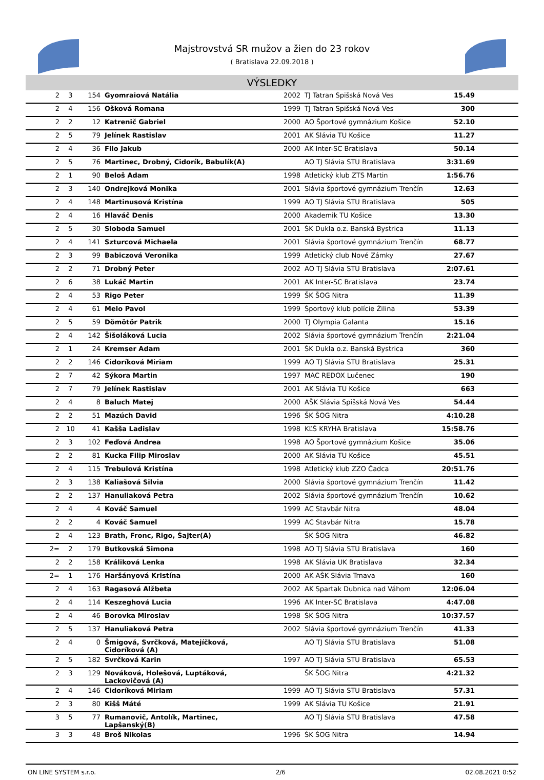Majstrovstvá SR mužov a žien do 23 rokov
( Bratislava 22.09.2018 )
VÝSLEDKY
| 2 | 3 | 154 | Gyomraiová Natália | 2002 | TJ Tatran Spišská Nová Ves | 15.49 | |
| 2 | 4 | 156 | Ošková Romana | 1999 | TJ Tatran Spišská Nová Ves | 300 | |
| 2 | 2 | 12 | Katrenič Gabriel | 2000 | AO Športové gymnázium Košice | 52.10 | |
| 2 | 5 | 79 | Jelínek Rastislav | 2001 | AK Slávia TU Košice | 11.27 | |
| 2 | 4 | 36 | Filo Jakub | 2000 | AK Inter-SC Bratislava | 50.14 | |
| 2 | 5 | 76 | Martinec, Drobný, Cidorík, Babulík(A) | | AO TJ Slávia STU Bratislava | 3:31.69 | |
| 2 | 1 | 90 | Beloš Adam | 1998 | Atletický klub ZTS Martin | 1:56.76 | |
| 2 | 3 | 140 | Ondrejková Monika | 2001 | Slávia športové gymnázium Trenčín | 12.63 | |
| 2 | 4 | 148 | Martinusová Kristína | 1999 | AO TJ Slávia STU Bratislava | 505 | |
| 2 | 4 | 16 | Hlaváč Denis | 2000 | Akademik TU Košice | 13.30 | |
| 2 | 5 | 30 | Sloboda Samuel | 2001 | ŠK Dukla o.z. Banská Bystrica | 11.13 | |
| 2 | 4 | 141 | Szturcová Michaela | 2001 | Slávia športové gymnázium Trenčín | 68.77 | |
| 2 | 3 | 99 | Babiczová Veronika | 1999 | Atletický club Nové Zámky | 27.67 | |
| 2 | 2 | 71 | Drobný Peter | 2002 | AO TJ Slávia STU Bratislava | 2:07.61 | |
| 2 | 6 | 38 | Lukáč Martin | 2001 | AK Inter-SC Bratislava | 23.74 | |
| 2 | 4 | 53 | Rigo Peter | 1999 | ŠK ŠOG Nitra | 11.39 | |
| 2 | 4 | 61 | Melo Pavol | 1999 | Športový klub polície Žilina | 53.39 | |
| 2 | 5 | 59 | Dömötör Patrik | 2000 | TJ Olympia Galanta | 15.16 | |
| 2 | 4 | 142 | Šišoláková Lucia | 2002 | Slávia športové gymnázium Trenčín | 2:21.04 | |
| 2 | 1 | 24 | Kremser Adam | 2001 | ŠK Dukla o.z. Banská Bystrica | 360 | |
| 2 | 2 | 146 | Cidoríková Miriam | 1999 | AO TJ Slávia STU Bratislava | 25.31 | |
| 2 | 7 | 42 | Sýkora Martin | 1997 | MAC REDOX Lučenec | 190 | |
| 2 | 7 | 79 | Jelínek Rastislav | 2001 | AK Slávia TU Košice | 663 | |
| 2 | 4 | 8 | Baluch Matej | 2000 | AŠK Slávia Spišská Nová Ves | 54.44 | |
| 2 | 2 | 51 | Mazúch David | 1996 | ŠK ŠOG Nitra | 4:10.28 | |
| 2 | 10 | 41 | Kašša Ladislav | 1998 | KĽŠ KRYHA Bratislava | 15:58.76 | |
| 2 | 3 | 102 | Feďová Andrea | 1998 | AO Športové gymnázium Košice | 35.06 | |
| 2 | 2 | 81 | Kucka Filip Miroslav | 2000 | AK Slávia TU Košice | 45.51 | |
| 2 | 4 | 115 | Trebulová Kristína | 1998 | Atletický klub ZZO Čadca | 20:51.76 | |
| 2 | 3 | 138 | Kaliašová Silvia | 2000 | Slávia športové gymnázium Trenčín | 11.42 | |
| 2 | 2 | 137 | Hanuliaková Petra | 2002 | Slávia športové gymnázium Trenčín | 10.62 | |
| 2 | 4 | 4 | Kováč Samuel | 1999 | AC Stavbár Nitra | 48.04 | |
| 2 | 2 | 4 | Kováč Samuel | 1999 | AC Stavbár Nitra | 15.78 | |
| 2 | 4 | 123 | Brath, Fronc, Rigo, Šajter(A) | | ŠK ŠOG Nitra | 46.82 | |
| 2= | 2 | 179 | Butkovská Simona | 1998 | AO TJ Slávia STU Bratislava | 160 | |
| 2 | 2 | 158 | Králiková Lenka | 1998 | AK Slávia UK Bratislava | 32.34 | |
| 2= | 1 | 176 | Haršányová Kristína | 2000 | AK AŠK Slávia Trnava | 160 | |
| 2 | 4 | 163 | Ragasová Alžbeta | 2002 | AK Spartak Dubnica nad Váhom | 12:06.04 | |
| 2 | 4 | 114 | Keszeghová Lucia | 1996 | AK Inter-SC Bratislava | 4:47.08 | |
| 2 | 4 | 46 | Borovka Miroslav | 1998 | ŠK ŠOG Nitra | 10:37.57 | |
| 2 | 5 | 137 | Hanuliaková Petra | 2002 | Slávia športové gymnázium Trenčín | 41.33 | |
| 2 | 4 | 0 | Šmigová, Svrčková, Matejíčková, Cidoríková (A) | | AO TJ Slávia STU Bratislava | 51.08 | |
| 2 | 5 | 182 | Svrčková Karin | 1997 | AO TJ Slávia STU Bratislava | 65.53 | |
| 2 | 3 | 129 | Nováková, Holešová, Luptáková, Lackovičová (A) | | ŠK ŠOG Nitra | 4:21.32 | |
| 2 | 4 | 146 | Cidoríková Miriam | 1999 | AO TJ Slávia STU Bratislava | 57.31 | |
| 2 | 3 | 80 | Kišš Máté | 1999 | AK Slávia TU Košice | 21.91 | |
| 3 | 5 | 77 | Rumanovič, Antolík, Martinec, Lapšanský(B) | | AO TJ Slávia STU Bratislava | 47.58 | |
| 3 | 3 | 48 | Broš Nikolas | 1996 | ŠK ŠOG Nitra | 14.94 | |
ON LINE SYSTEM s.r.o. 2/6 02.08.2021 0:52